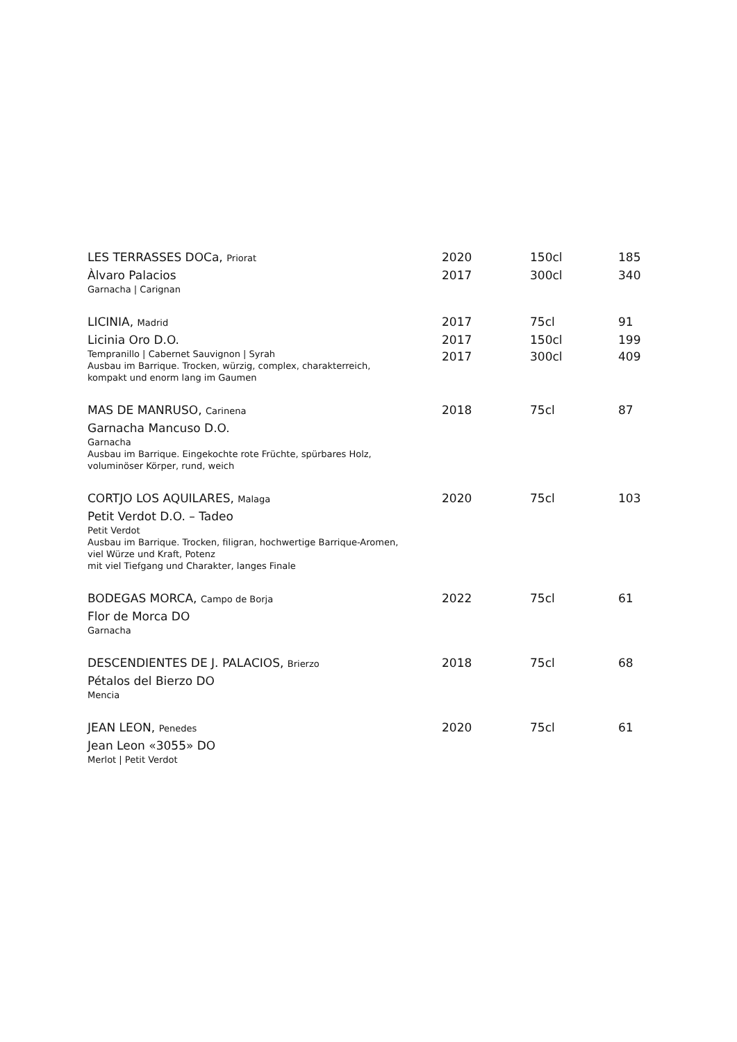| LES TERRASSES DOCa, Priorat | 2020 | 150cl | 185 |
| Àlvaro Palacios | 2017 | 300cl | 340 |
| Garnacha / Carignan | | | |
| LICINIA, Madrid | 2017 | 75cl | 91 |
| Licinia Oro D.O. | 2017 | 150cl | 199 |
| Tempranillo / Cabernet Sauvignon / Syrah Ausbau im Barrique. Trocken, würzig, complex, charakterreich, kompakt und enorm lang im Gaumen | 2017 | 300cl | 409 |
| MAS DE MANRUSO, Carinena | 2018 | 75cl | 87 |
| Garnacha Mancuso D.O. | | | |
| Garnacha Ausbau im Barrique. Eingekochte rote Früchte, spürbares Holz, voluminöser Körper, rund, weich | | | |
| CORTJO LOS AQUILARES, Malaga | 2020 | 75cl | 103 |
| Petit Verdot D.O. – Tadeo | | | |
| Petit Verdot Ausbau im Barrique. Trocken, filigran, hochwertige Barrique-Aromen, viel Würze und Kraft, Potenz mit viel Tiefgang und Charakter, langes Finale | | | |
| BODEGAS MORCA, Campo de Borja | 2022 | 75cl | 61 |
| Flor de Morca DO | | | |
| Garnacha | | | |
| DESCENDIENTES DE J. PALACIOS, Brierzo | 2018 | 75cl | 68 |
| Pétalos del Bierzo DO | | | |
| Mencia | | | |
| JEAN LEON, Penedes | 2020 | 75cl | 61 |
| Jean Leon «3055» DO | | | |
| Merlot / Petit Verdot | | | |